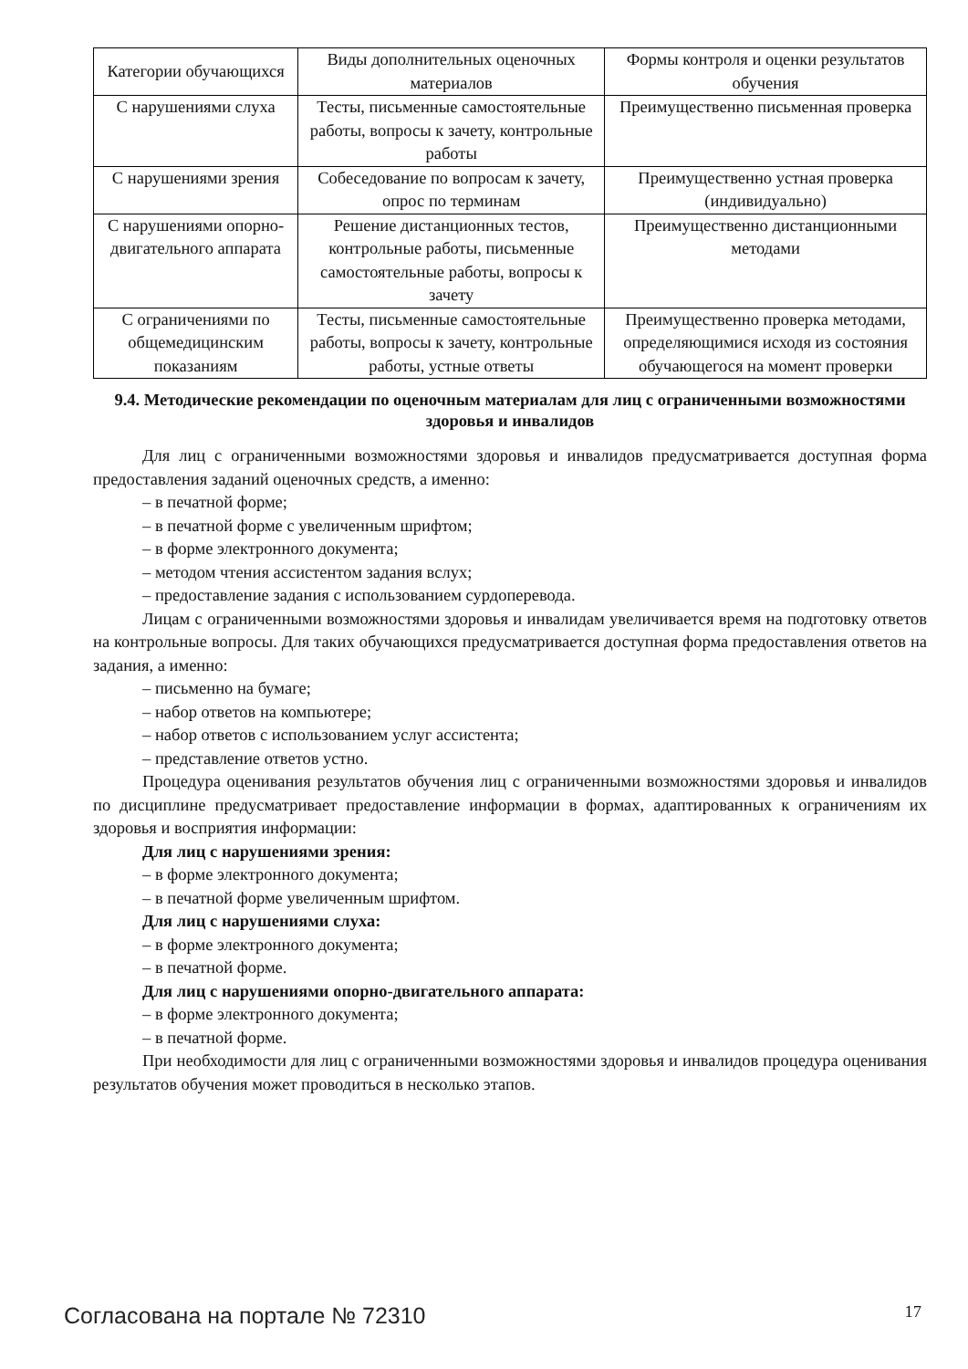| Категории обучающихся | Виды дополнительных оценочных материалов | Формы контроля и оценки результатов обучения |
| С нарушениями слуха | Тесты, письменные самостоятельные работы, вопросы к зачету, контрольные работы | Преимущественно письменная проверка |
| С нарушениями зрения | Собеседование по вопросам к зачету, опрос по терминам | Преимущественно устная проверка (индивидуально) |
| С нарушениями опорно-двигательного аппарата | Решение дистанционных тестов, контрольные работы, письменные самостоятельные работы, вопросы к зачету | Преимущественно дистанционными методами |
| С ограничениями по общемедицинским показаниям | Тесты, письменные самостоятельные работы, вопросы к зачету, контрольные работы, устные ответы | Преимущественно проверка методами, определяющимися исходя из состояния обучающегося на момент проверки |
9.4. Методические рекомендации по оценочным материалам для лиц с ограниченными возможностями здоровья и инвалидов
Для лиц с ограниченными возможностями здоровья и инвалидов предусматривается доступная форма предоставления заданий оценочных средств, а именно:
– в печатной форме;
– в печатной форме с увеличенным шрифтом;
– в форме электронного документа;
– методом чтения ассистентом задания вслух;
– предоставление задания с использованием сурдоперевода.
Лицам с ограниченными возможностями здоровья и инвалидам увеличивается время на подготовку ответов на контрольные вопросы. Для таких обучающихся предусматривается доступная форма предоставления ответов на задания, а именно:
– письменно на бумаге;
– набор ответов на компьютере;
– набор ответов с использованием услуг ассистента;
– представление ответов устно.
Процедура оценивания результатов обучения лиц с ограниченными возможностями здоровья и инвалидов по дисциплине предусматривает предоставление информации в формах, адаптированных к ограничениям их здоровья и восприятия информации:
Для лиц с нарушениями зрения:
– в форме электронного документа;
– в печатной форме увеличенным шрифтом.
Для лиц с нарушениями слуха:
– в форме электронного документа;
– в печатной форме.
Для лиц с нарушениями опорно-двигательного аппарата:
– в форме электронного документа;
– в печатной форме.
При необходимости для лиц с ограниченными возможностями здоровья и инвалидов процедура оценивания результатов обучения может проводиться в несколько этапов.
Согласована на портале № 72310 17